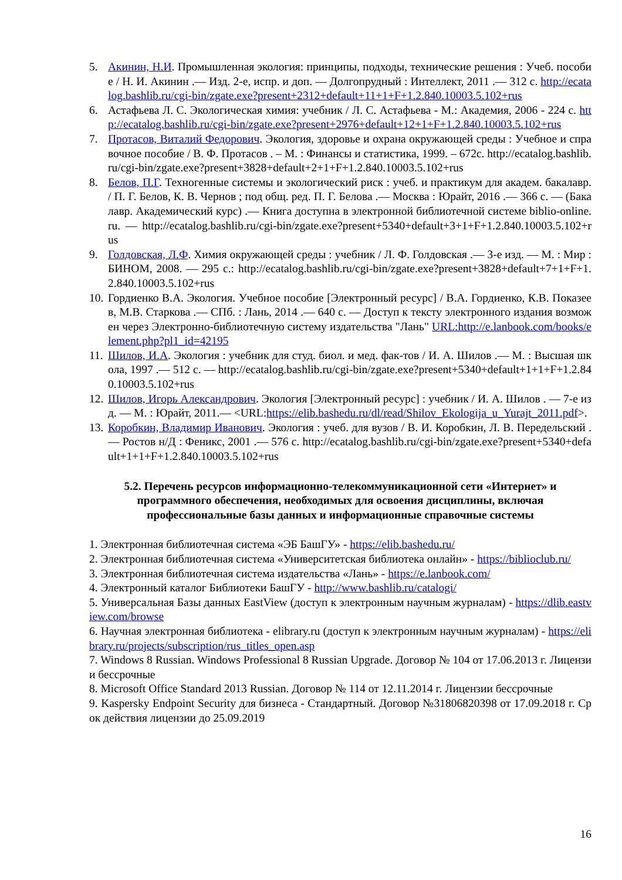5. Акинин, Н.И. Промышленная экология: принципы, подходы, технические решения : Учеб. пособие / Н. И. Акинин .— Изд. 2-е, испр. и доп. — Долгопрудный : Интеллект, 2011 .— 312 с. http://ecatalog.bashlib.ru/cgi-bin/zgate.exe?present+2312+default+11+1+F+1.2.840.10003.5.102+rus
6. Астафьева Л. С. Экологическая химия: учебник / Л. С. Астафьева - М.: Академия, 2006 - 224 с. http://ecatalog.bashlib.ru/cgi-bin/zgate.exe?present+2976+default+12+1+F+1.2.840.10003.5.102+rus
7. Протасов, Виталий Федорович. Экология, здоровье и охрана окружающей среды : Учебное и справочное пособие / В. Ф. Протасов . – М. : Финансы и статистика, 1999. – 672с. http://ecatalog.bashlib.ru/cgi-bin/zgate.exe?present+3828+default+2+1+F+1.2.840.10003.5.102+rus
8. Белов, П.Г. Техногенные системы и экологический риск : учеб. и практикум для академ. бакалавр. / П. Г. Белов, К. В. Чернов ; под общ. ред. П. Г. Белова .— Москва : Юрайт, 2016 .— 366 с. — (Бакалавр. Академический курс) .— Книга доступна в электронной библиотечной системе biblio-online.ru. — http://ecatalog.bashlib.ru/cgi-bin/zgate.exe?present+5340+default+3+1+F+1.2.840.10003.5.102+rus
9. Голдовская, Л.Ф. Химия окружающей среды : учебник / Л. Ф. Голдовская .— 3-е изд. — М. : Мир : БИНОМ, 2008. — 295 с.: http://ecatalog.bashlib.ru/cgi-bin/zgate.exe?present+3828+default+7+1+F+1.2.840.10003.5.102+rus
10. Гордиенко В.А. Экология. Учебное пособие [Электронный ресурс] / В.А. Гордиенко, К.В. Показеев, М.В. Старкова .— СПб. : Лань, 2014 .— 640 с. — Доступ к тексту электронного издания возможен через Электронно-библиотечную систему издательства "Лань" URL:http://e.lanbook.com/books/element.php?pl1_id=42195
11. Шилов, И.А. Экология : учебник для студ. биол. и мед. фак-тов / И. А. Шилов .— М. : Высшая школа, 1997 .— 512 с. — http://ecatalog.bashlib.ru/cgi-bin/zgate.exe?present+5340+default+1+1+F+1.2.840.10003.5.102+rus
12. Шилов, Игорь Александрович. Экология [Электронный ресурс] : учебник / И. А. Шилов . — 7-е изд. — М. : Юрайт, 2011.— <URL:https://elib.bashedu.ru/dl/read/Shilov_Ekologija_u_Yurajt_2011.pdf>.
13. Коробкин, Владимир Иванович. Экология : учеб. для вузов / В. И. Коробкин, Л. В. Передельский .— Ростов н/Д : Феникс, 2001 .— 576 с. http://ecatalog.bashlib.ru/cgi-bin/zgate.exe?present+5340+default+1+1+F+1.2.840.10003.5.102+rus
5.2. Перечень ресурсов информационно-телекоммуникационной сети «Интернет» и программного обеспечения, необходимых для освоения дисциплины, включая профессиональные базы данных и информационные справочные системы
1. Электронная библиотечная система «ЭБ БашГУ» - https://elib.bashedu.ru/
2. Электронная библиотечная система «Университетская библиотека онлайн» - https://biblioclub.ru/
3. Электронная библиотечная система издательства «Лань» - https://e.lanbook.com/
4. Электронный каталог Библиотеки БашГУ - http://www.bashlib.ru/catalogi/
5. Универсальная Базы данных EastView (доступ к электронным научным журналам) - https://dlib.eastview.com/browse
6. Научная электронная библиотека - elibrary.ru (доступ к электронным научным журналам) - https://elibrary.ru/projects/subscription/rus_titles_open.asp
7. Windows 8 Russian. Windows Professional 8 Russian Upgrade. Договор № 104 от 17.06.2013 г. Лицензии бессрочные
8. Microsoft Office Standard 2013 Russian. Договор № 114 от 12.11.2014 г. Лицензии бессрочные
9. Kaspersky Endpoint Security для бизнеса - Стандартный. Договор №31806820398 от 17.09.2018 г. Срок действия лицензии до 25.09.2019
16